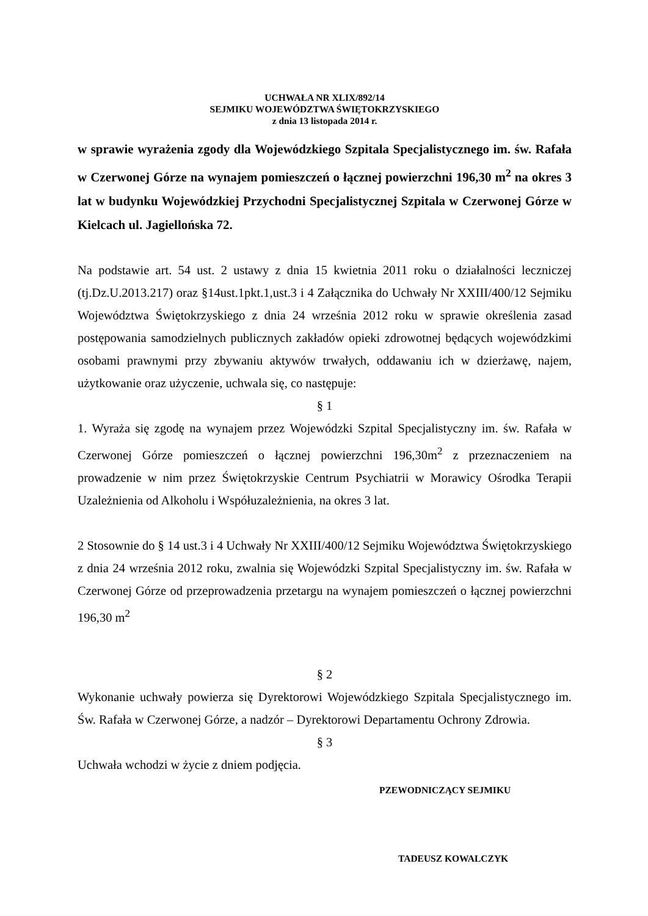UCHWAŁA NR XLIX/892/14
SEJMIKU WOJEWÓDZTWA ŚWIĘTOKRZYSKIEGO
z dnia 13 listopada 2014 r.
w sprawie wyrażenia zgody dla Wojewódzkiego Szpitala Specjalistycznego im. św. Rafała w Czerwonej Górze na wynajem pomieszczeń o łącznej powierzchni 196,30 m<sup>2</sup> na okres 3 lat w budynku Wojewódzkiej Przychodni Specjalistycznej Szpitala w Czerwonej Górze w Kielcach ul. Jagiellońska 72.
Na podstawie art. 54 ust. 2 ustawy z dnia 15 kwietnia 2011 roku o działalności leczniczej (tj.Dz.U.2013.217) oraz §14ust.1pkt.1,ust.3 i 4 Załącznika do Uchwały Nr XXIII/400/12 Sejmiku Województwa Świętokrzyskiego z dnia 24 września 2012 roku w sprawie określenia zasad postępowania samodzielnych publicznych zakładów opieki zdrowotnej będących wojewódzkimi osobami prawnymi przy zbywaniu aktywów trwałych, oddawaniu ich w dzierżawę, najem, użytkowanie oraz użyczenie, uchwala się, co następuje:
§ 1
1. Wyraża się zgodę na wynajem przez Wojewódzki Szpital Specjalistyczny im. św. Rafała w Czerwonej Górze pomieszczeń o łącznej powierzchni 196,30m<sup>2</sup> z przeznaczeniem na prowadzenie w nim przez Świętokrzyskie Centrum Psychiatrii w Morawicy Ośrodka Terapii Uzależnienia od Alkoholu i Współuzależnienia, na okres 3 lat.
2 Stosownie do § 14 ust.3 i 4 Uchwały Nr XXIII/400/12 Sejmiku Województwa Świętokrzyskiego z dnia 24 września 2012 roku, zwalnia się Wojewódzki Szpital Specjalistyczny im. św. Rafała w Czerwonej Górze od przeprowadzenia przetargu na wynajem pomieszczeń o łącznej powierzchni 196,30 m<sup>2</sup>
§ 2
Wykonanie uchwały powierza się Dyrektorowi Wojewódzkiego Szpitala Specjalistycznego im. Św. Rafała w Czerwonej Górze, a nadzór – Dyrektorowi Departamentu Ochrony Zdrowia.
§ 3
Uchwała wchodzi w życie z dniem podjęcia.
PZEWODNICZĄCY SEJMIKU
TADEUSZ KOWALCZYK